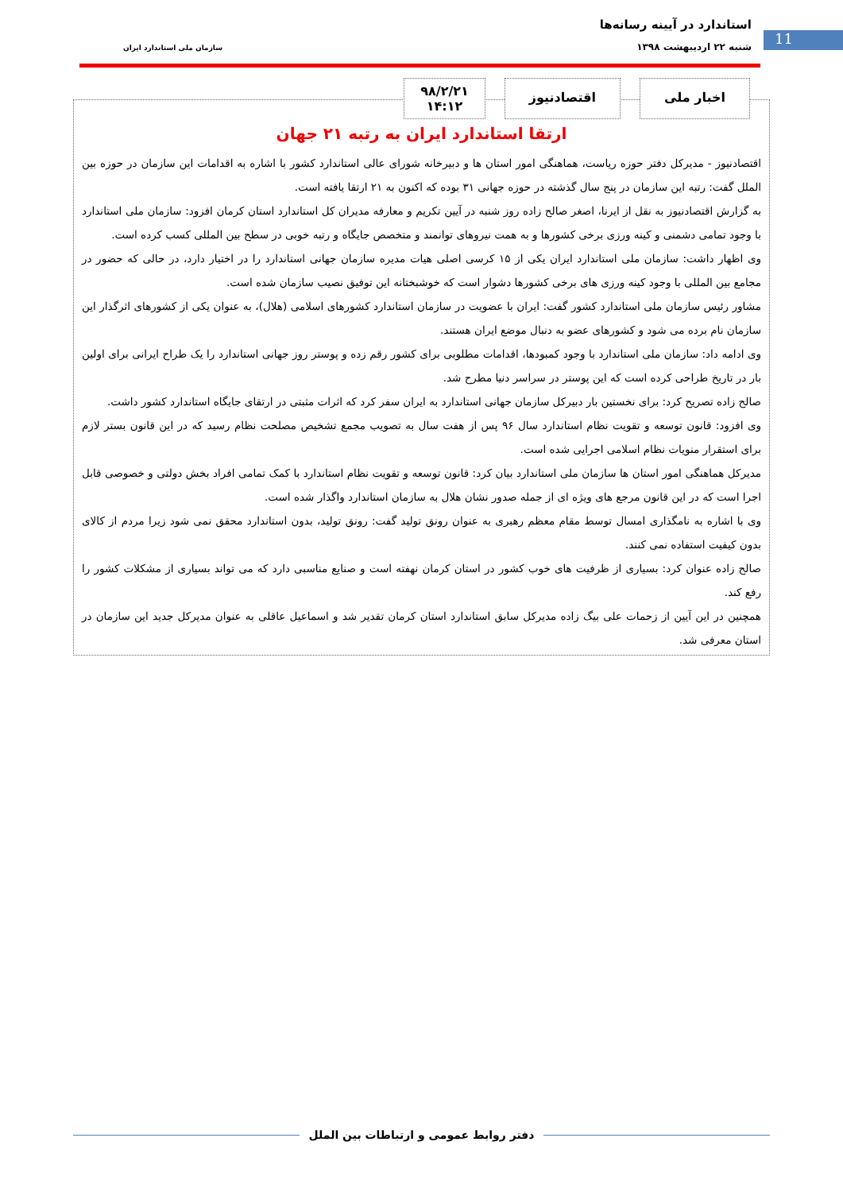استاندارد در آیینه رسانه‌ها
11 شنبه ۲۲ اردیبهشت ۱۳۹۸ سازمان ملی استاندارد ایران
اخبار ملی اقتصادنیوز
۹۸/۲/۲۱
۱۴:۱۲
ارتقا استاندارد ایران به رتبه ۲۱ جهان
اقتصادنیوز - مدیرکل دفتر حوزه ریاست، هماهنگی امور استان ها و دبیرخانه شورای عالی استاندارد کشور با اشاره به اقدامات این سازمان در حوزه بین الملل گفت: رتبه این سازمان در پنج سال گذشته در حوزه جهانی ۳۱ بوده که اکنون به ۲۱ ارتقا یافته است.
به گزارش اقتصادنیوز به نقل از ایرنا، اصغر صالح زاده روز شنبه در آیین تکریم و معارفه مدیران کل استاندارد استان کرمان افزود: سازمان ملی استاندارد با وجود تمامی دشمنی و کینه ورزی برخی کشورها و به همت نیروهای توانمند و متخصص جایگاه و رتبه خوبی در سطح بین المللی کسب کرده است.
وی اظهار داشت: سازمان ملی استاندارد ایران یکی از ۱۵ کرسی اصلی هیات مدیره سازمان جهانی استاندارد را در اختیار دارد، در حالی که حضور در مجامع بین المللی با وجود کینه ورزی های برخی کشورها دشوار است که خوشبختانه این توفیق نصیب سازمان شده است.
مشاور رئیس سازمان ملی استاندارد کشور گفت: ایران با عضویت در سازمان استاندارد کشورهای اسلامی (هلال)، به عنوان یکی از کشورهای اثرگذار این سازمان نام برده می شود و کشورهای عضو به دنبال موضع ایران هستند.
وی ادامه داد: سازمان ملی استاندارد با وجود کمبودها، اقدامات مطلوبی برای کشور رقم زده و پوستر روز جهانی استاندارد را یک طراح ایرانی برای اولین بار در تاریخ طراحی کرده است که این پوستر در سراسر دنیا مطرح شد.
صالح زاده تصریح کرد: برای نخستین بار دبیرکل سازمان جهانی استاندارد به ایران سفر کرد که اثرات مثبتی در ارتقای جایگاه استاندارد کشور داشت.
وی افزود: قانون توسعه و تقویت نظام استاندارد سال ۹۶ پس از هفت سال به تصویب مجمع تشخیص مصلحت نظام رسید که در این قانون بستر لازم برای استقرار منویات نظام اسلامی اجرایی شده است.
مدیرکل هماهنگی امور استان ها سازمان ملی استاندارد بیان کرد: قانون توسعه و تقویت نظام استاندارد با کمک تمامی افراد بخش دولتی و خصوصی قابل اجرا است که در این قانون مرجع های ویژه ای از جمله صدور نشان هلال به سازمان استاندارد واگذار شده است.
وی با اشاره به نامگذاری امسال توسط مقام معظم رهبری به عنوان رونق تولید گفت: رونق تولید، بدون استاندارد محقق نمی شود زیرا مردم از کالای بدون کیفیت استفاده نمی کنند.
صالح زاده عنوان کرد: بسیاری از ظرفیت های خوب کشور در استان کرمان نهفته است و صنایع مناسبی دارد که می تواند بسیاری از مشکلات کشور را رفع کند.
همچنین در این آیین از زحمات علی بیگ زاده مدیرکل سابق استاندارد استان کرمان تقدیر شد و اسماعیل عاقلی به عنوان مدیرکل جدید این سازمان در استان معرفی شد.
دفتر روابط عمومی و ارتباطات بین الملل